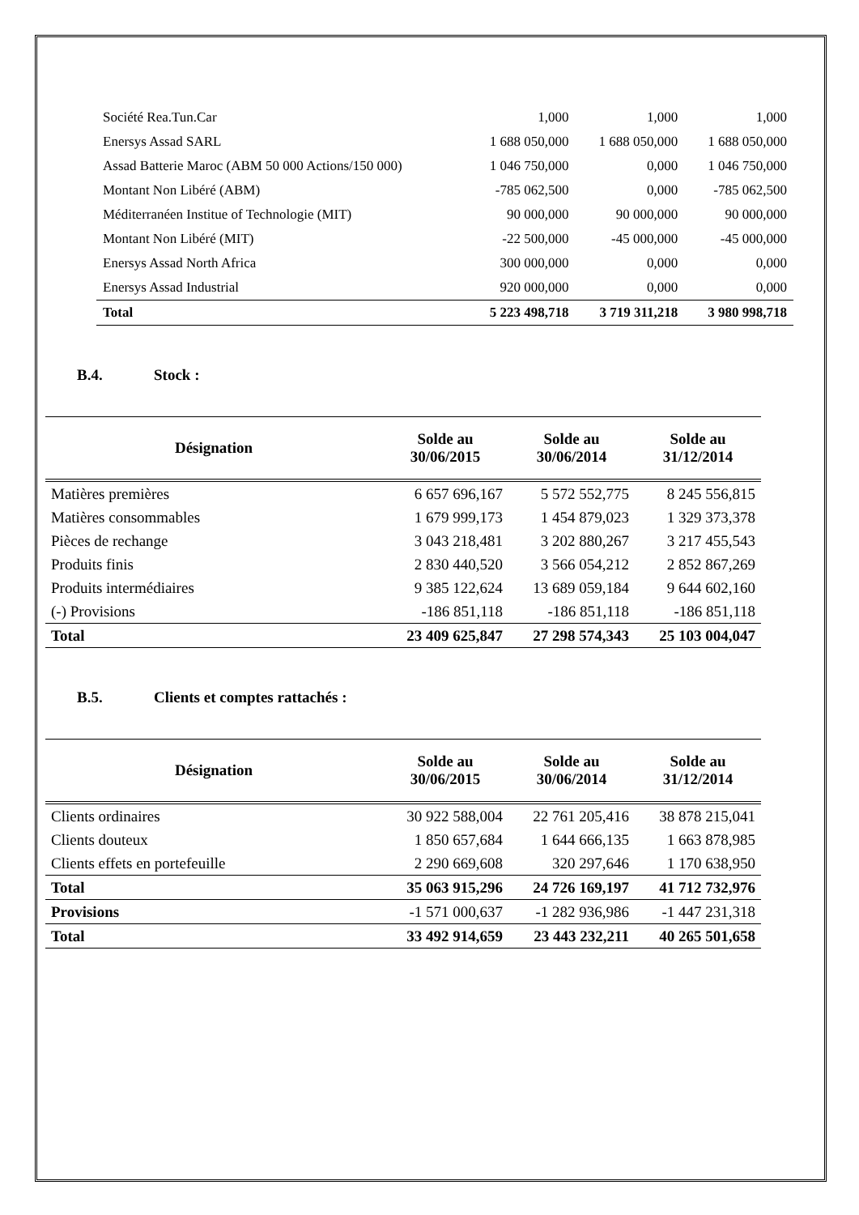| Société Rea.Tun.Car | 1,000 | 1,000 | 1,000 |
| Enersys Assad SARL | 1 688 050,000 | 1 688 050,000 | 1 688 050,000 |
| Assad Batterie Maroc (ABM 50 000 Actions/150 000) | 1 046 750,000 | 0,000 | 1 046 750,000 |
| Montant Non Libéré (ABM) | -785 062,500 | 0,000 | -785 062,500 |
| Méditerranéen Institue of Technologie (MIT) | 90 000,000 | 90 000,000 | 90 000,000 |
| Montant Non Libéré (MIT) | -22 500,000 | -45 000,000 | -45 000,000 |
| Enersys Assad North Africa | 300 000,000 | 0,000 | 0,000 |
| Enersys Assad Industrial | 920 000,000 | 0,000 | 0,000 |
| Total | 5 223 498,718 | 3 719 311,218 | 3 980 998,718 |
B.4. Stock :
| Désignation | Solde au 30/06/2015 | Solde au 30/06/2014 | Solde au 31/12/2014 |
| --- | --- | --- | --- |
| Matières premières | 6 657 696,167 | 5 572 552,775 | 8 245 556,815 |
| Matières consommables | 1 679 999,173 | 1 454 879,023 | 1 329 373,378 |
| Pièces de rechange | 3 043 218,481 | 3 202 880,267 | 3 217 455,543 |
| Produits finis | 2 830 440,520 | 3 566 054,212 | 2 852 867,269 |
| Produits intermédiaires | 9 385 122,624 | 13 689 059,184 | 9 644 602,160 |
| (-) Provisions | -186 851,118 | -186 851,118 | -186 851,118 |
| Total | 23 409 625,847 | 27 298 574,343 | 25 103 004,047 |
B.5. Clients et comptes rattachés :
| Désignation | Solde au 30/06/2015 | Solde au 30/06/2014 | Solde au 31/12/2014 |
| --- | --- | --- | --- |
| Clients ordinaires | 30 922 588,004 | 22 761 205,416 | 38 878 215,041 |
| Clients douteux | 1 850 657,684 | 1 644 666,135 | 1 663 878,985 |
| Clients effets en portefeuille | 2 290 669,608 | 320 297,646 | 1 170 638,950 |
| Total | 35 063 915,296 | 24 726 169,197 | 41 712 732,976 |
| Provisions | -1 571 000,637 | -1 282 936,986 | -1 447 231,318 |
| Total | 33 492 914,659 | 23 443 232,211 | 40 265 501,658 |